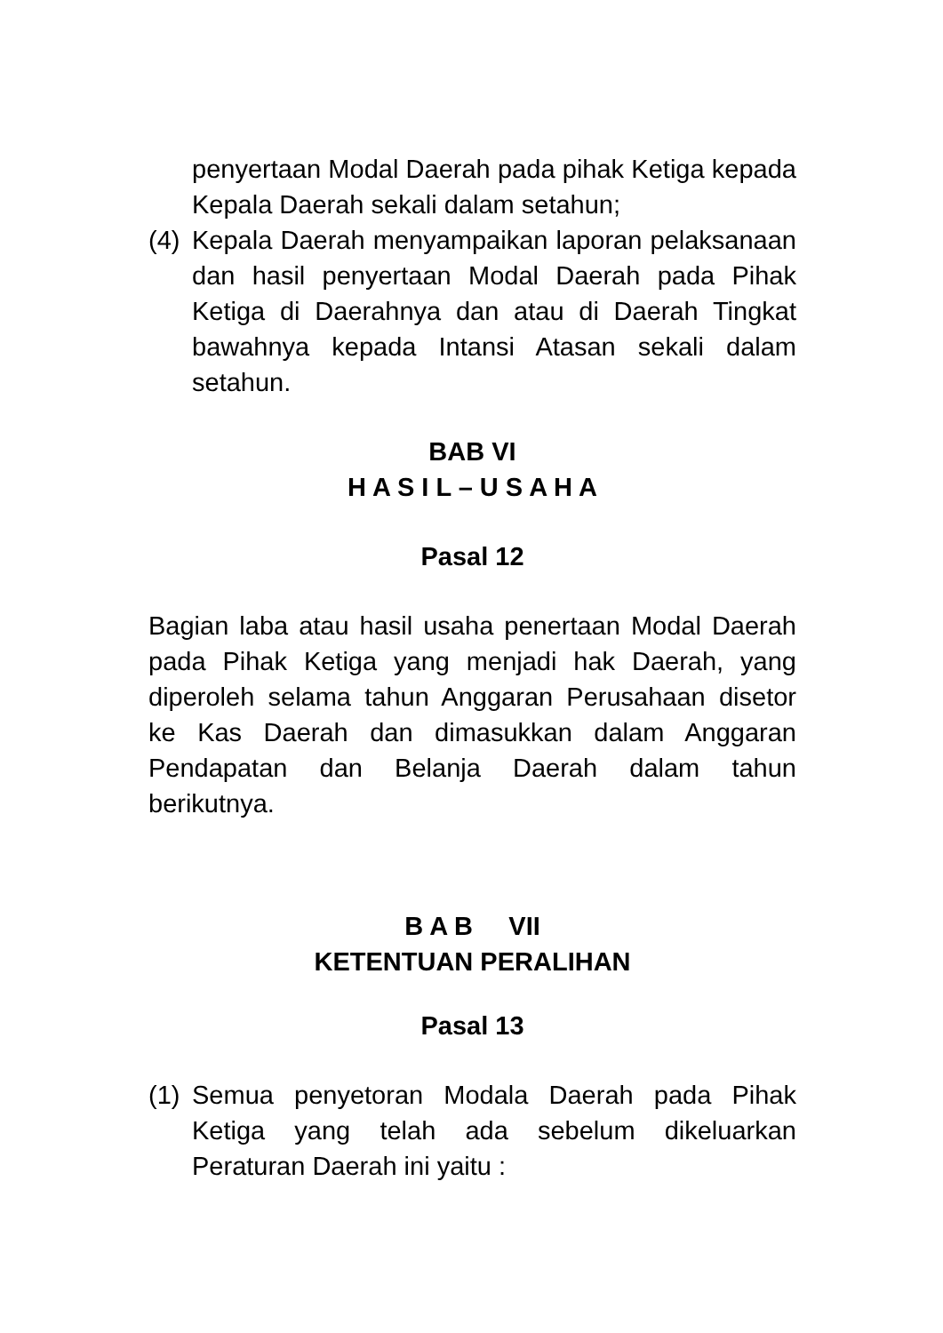penyertaan Modal Daerah pada pihak Ketiga kepada Kepala Daerah sekali dalam setahun;
(4) Kepala Daerah menyampaikan laporan pelaksanaan dan hasil penyertaan Modal Daerah pada Pihak Ketiga di Daerahnya dan atau di Daerah Tingkat bawahnya kepada Intansi Atasan sekali dalam setahun.
BAB VI
H A S I L – U S A H A
Pasal 12
Bagian laba atau hasil usaha penertaan Modal Daerah pada Pihak Ketiga yang menjadi hak Daerah, yang diperoleh selama tahun Anggaran Perusahaan disetor ke Kas Daerah dan dimasukkan dalam Anggaran Pendapatan dan Belanja Daerah dalam tahun berikutnya.
B A B VII
KETENTUAN PERALIHAN
Pasal 13
(1) Semua penyetoran Modala Daerah pada Pihak Ketiga yang telah ada sebelum dikeluarkan Peraturan Daerah ini yaitu :